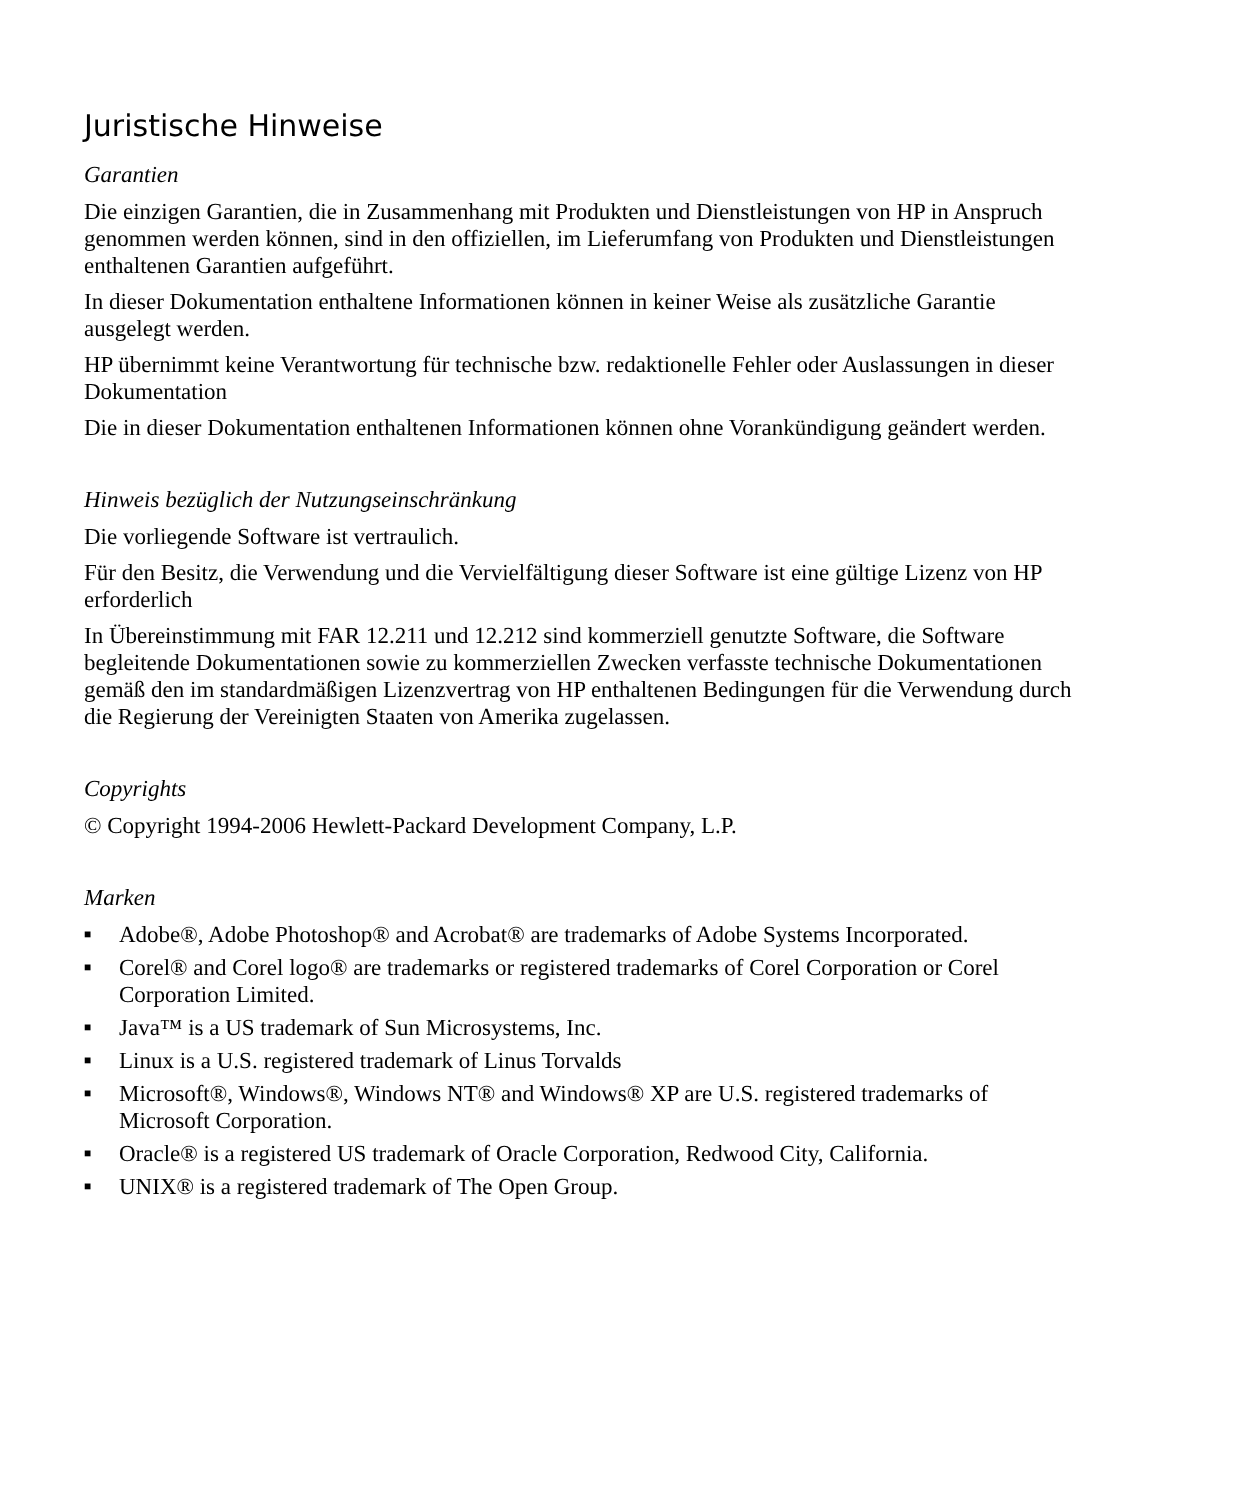Juristische Hinweise
Garantien
Die einzigen Garantien, die in Zusammenhang mit Produkten und Dienstleistungen von HP in Anspruch genommen werden können, sind in den offiziellen, im Lieferumfang von Produkten und Dienstleistungen enthaltenen Garantien aufgeführt.
In dieser Dokumentation enthaltene Informationen können in keiner Weise als zusätzliche Garantie ausgelegt werden.
HP übernimmt keine Verantwortung für technische bzw. redaktionelle Fehler oder Auslassungen in dieser Dokumentation
Die in dieser Dokumentation enthaltenen Informationen können ohne Vorankündigung geändert werden.
Hinweis bezüglich der Nutzungseinschränkung
Die vorliegende Software ist vertraulich.
Für den Besitz, die Verwendung und die Vervielfältigung dieser Software ist eine gültige Lizenz von HP erforderlich
In Übereinstimmung mit FAR 12.211 und 12.212 sind kommerziell genutzte Software, die Software begleitende Dokumentationen sowie zu kommerziellen Zwecken verfasste technische Dokumentationen gemäß den im standardmäßigen Lizenzvertrag von HP enthaltenen Bedingungen für die Verwendung durch die Regierung der Vereinigten Staaten von Amerika zugelassen.
Copyrights
© Copyright 1994-2006 Hewlett-Packard Development Company, L.P.
Marken
■ Adobe®, Adobe Photoshop® and Acrobat® are trademarks of Adobe Systems Incorporated.
■ Corel® and Corel logo® are trademarks or registered trademarks of Corel Corporation or Corel Corporation Limited.
■ Java™ is a US trademark of Sun Microsystems, Inc.
■ Linux is a U.S. registered trademark of Linus Torvalds
■ Microsoft®, Windows®, Windows NT® and Windows® XP are U.S. registered trademarks of Microsoft Corporation.
■ Oracle® is a registered US trademark of Oracle Corporation, Redwood City, California.
■ UNIX® is a registered trademark of The Open Group.